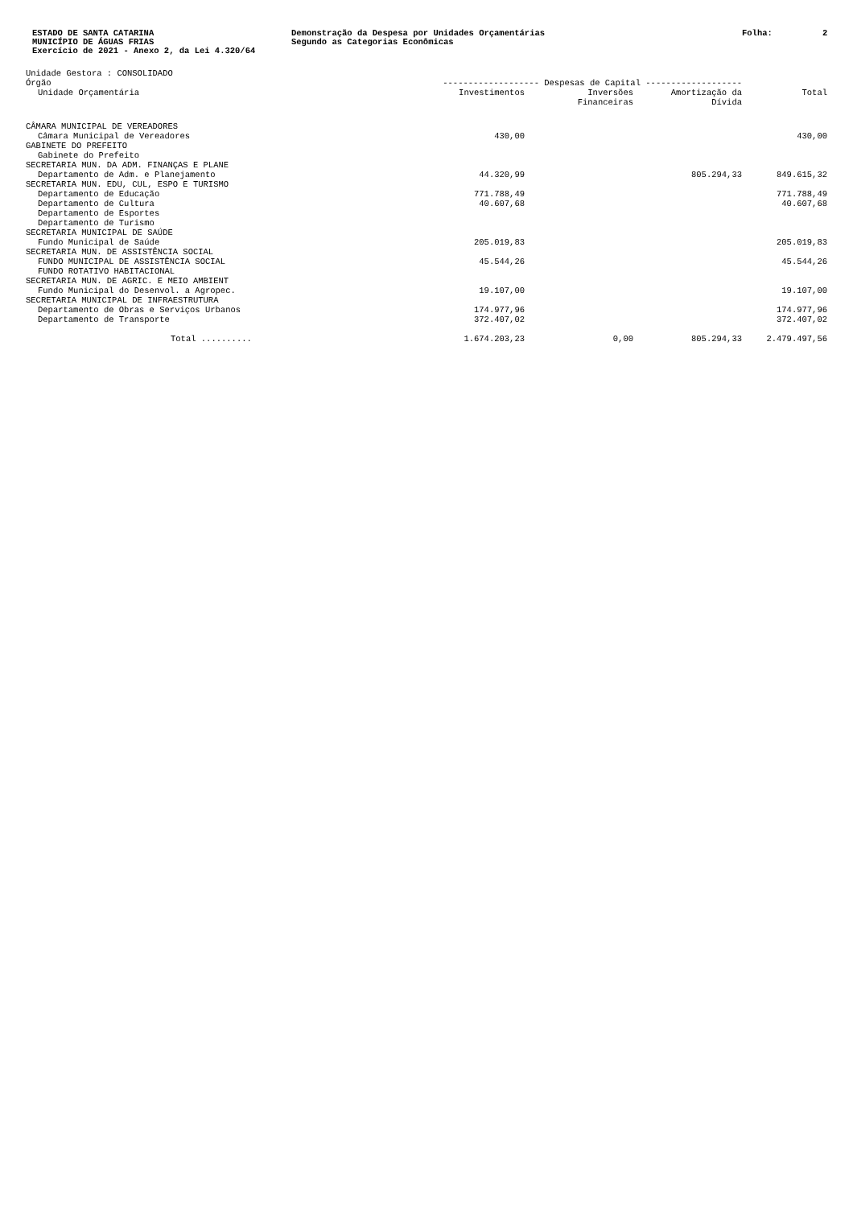ESTADO DE SANTA CATARINA
MUNICÍPIO DE ÁGUAS FRIAS
Exercício de 2021 - Anexo 2, da Lei 4.320/64
Demonstração da Despesa por Unidades Orçamentárias
Segundo as Categorias Econômicas
Folha: 2
Unidade Gestora : CONSOLIDADO
| Órgão | ------------------- Despesas de Capital ------------------- | | | |
| --- | --- | --- | --- | --- |
| Unidade Orçamentária | Investimentos | Inversões Financeiras | Amortização da Dívida | Total |
| CÂMARA MUNICIPAL DE VEREADORES | | | | |
| Câmara Municipal de Vereadores | 430,00 | | | 430,00 |
| GABINETE DO PREFEITO | | | | |
| Gabinete do Prefeito | | | | |
| SECRETARIA MUN. DA ADM. FINANÇAS E PLANE | | | | |
| Departamento de Adm. e Planejamento | 44.320,99 | | 805.294,33 | 849.615,32 |
| SECRETARIA MUN. EDU, CUL, ESPO E TURISMO | | | | |
| Departamento de Educação | 771.788,49 | | | 771.788,49 |
| Departamento de Cultura | 40.607,68 | | | 40.607,68 |
| Departamento de Esportes | | | | |
| Departamento de Turismo | | | | |
| SECRETARIA MUNICIPAL DE SAÚDE | | | | |
| Fundo Municipal de Saúde | 205.019,83 | | | 205.019,83 |
| SECRETARIA MUN. DE ASSISTÊNCIA SOCIAL | | | | |
| FUNDO MUNICIPAL DE ASSISTÊNCIA SOCIAL | 45.544,26 | | | 45.544,26 |
| FUNDO ROTATIVO HABITACIONAL | | | | |
| SECRETARIA MUN. DE AGRIC. E MEIO AMBIENT | | | | |
| Fundo Municipal do Desenvol. a Agropec. | 19.107,00 | | | 19.107,00 |
| SECRETARIA MUNICIPAL DE INFRAESTRUTURA | | | | |
| Departamento de Obras e Serviços Urbanos | 174.977,96 | | | 174.977,96 |
| Departamento de Transporte | 372.407,02 | | | 372.407,02 |
| Total .......... | 1.674.203,23 | 0,00 | 805.294,33 | 2.479.497,56 |